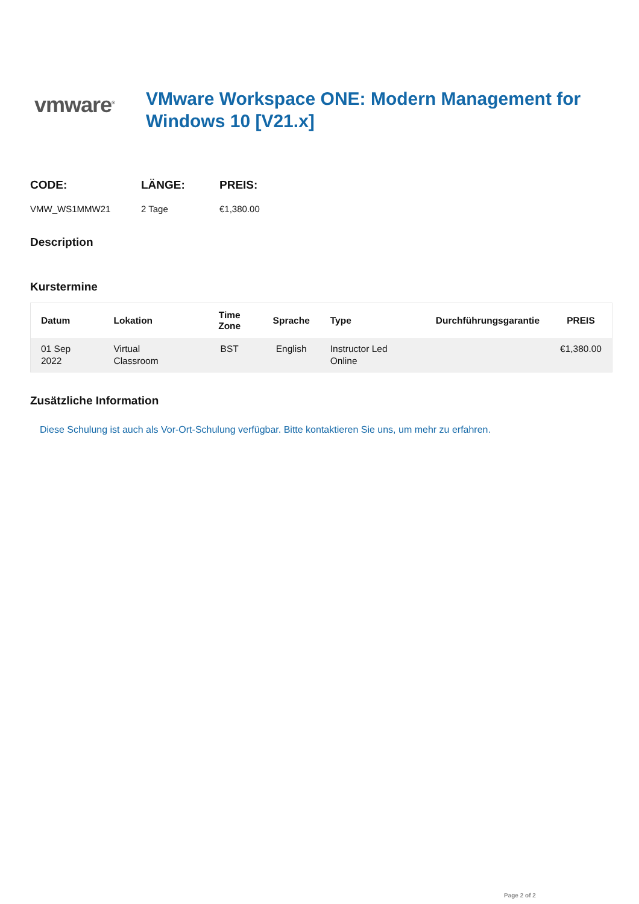vmware<sup>®</sup>
VMware Workspace ONE: Modern Management for Windows 10 [V21.x]
CODE:
VMW_WS1MMW21
LÄNGE:
2 Tage
PREIS:
€1,380.00
Description
Kurstermine
| Datum | Lokation | Time Zone | Sprache | Type | Durchführungsgarantie | PREIS |
| --- | --- | --- | --- | --- | --- | --- |
| 01 Sep 2022 | Virtual Classroom | BST | English | Instructor Led Online | | €1,380.00 |
Zusätzliche Information
Diese Schulung ist auch als Vor-Ort-Schulung verfügbar. Bitte kontaktieren Sie uns, um mehr zu erfahren.
Page 2 of 2